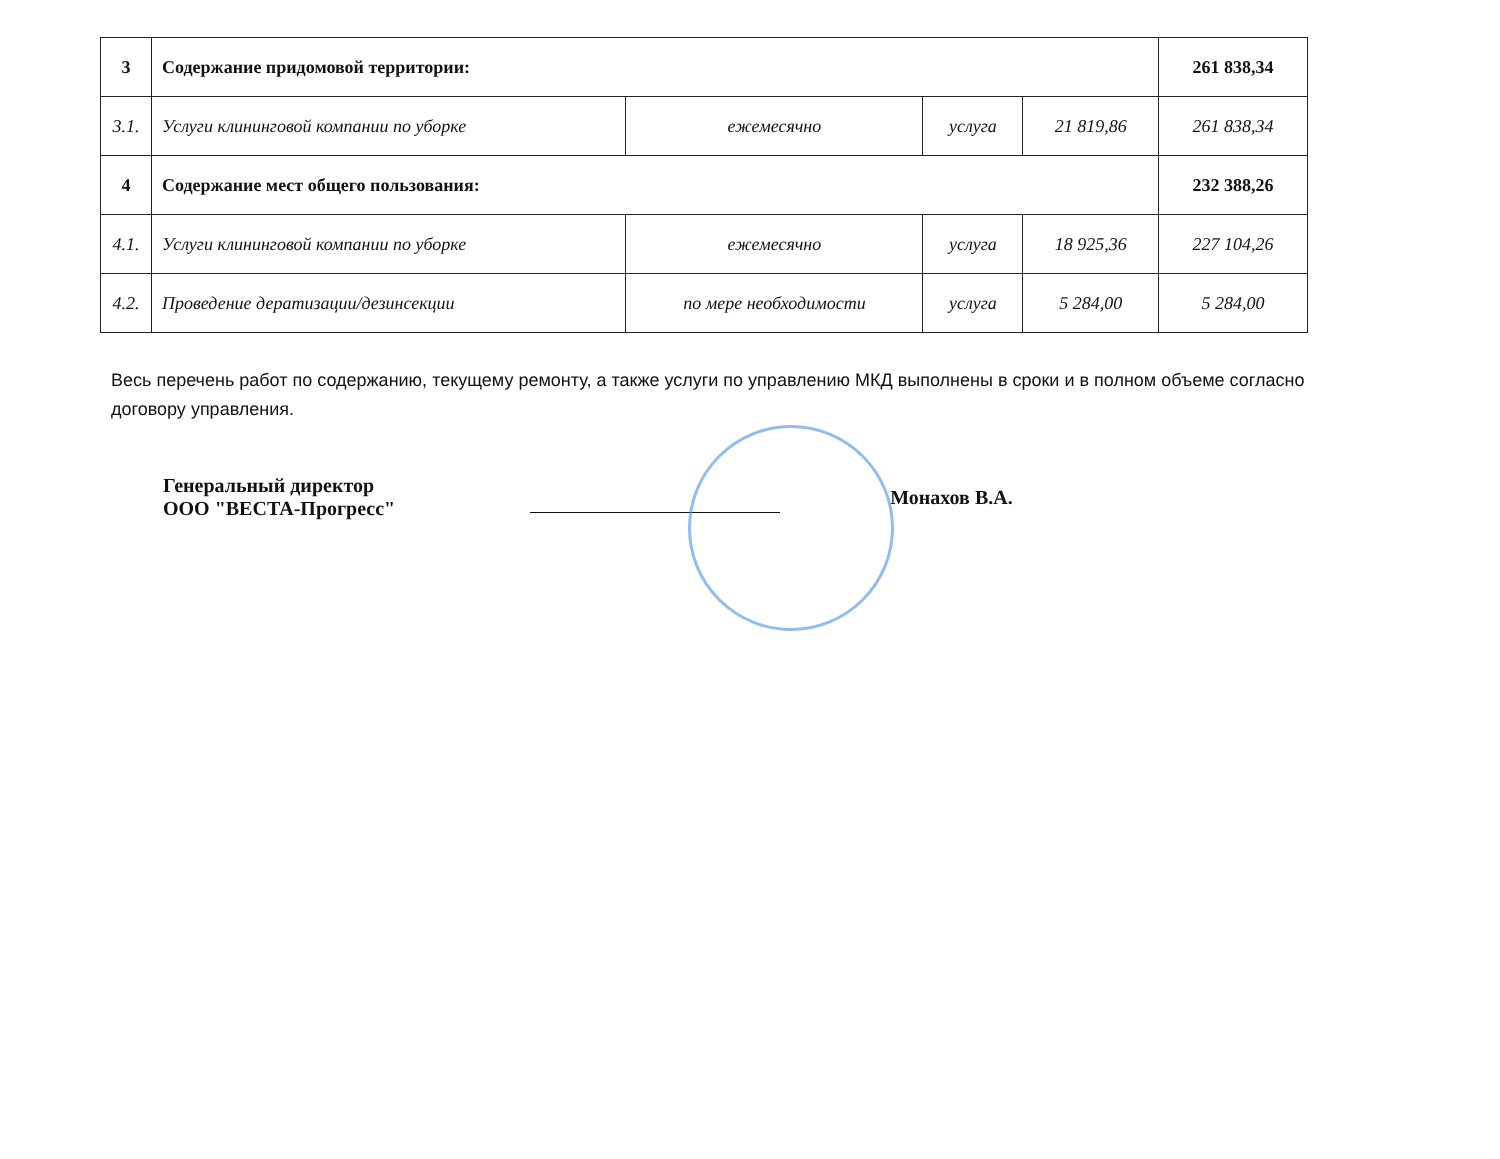| 3 | Содержание придомовой территории: | | | | 261 838,34 |
| 3.1. | Услуги клининговой компании по уборке | ежемесячно | услуга | 21 819,86 | 261 838,34 |
| 4 | Содержание мест общего пользования: | | | | 232 388,26 |
| 4.1. | Услуги клининговой компании по уборке | ежемесячно | услуга | 18 925,36 | 227 104,26 |
| 4.2. | Проведение дератизации/дезинсекции | по мере необходимости | услуга | 5 284,00 | 5 284,00 |
Весь перечень работ по содержанию, текущему ремонту, а также услуги по управлению МКД выполнены в сроки и в полном объеме согласно договору управления.
Генеральный директор
ООО "ВЕСТА-Прогресс"
Монахов В.А.